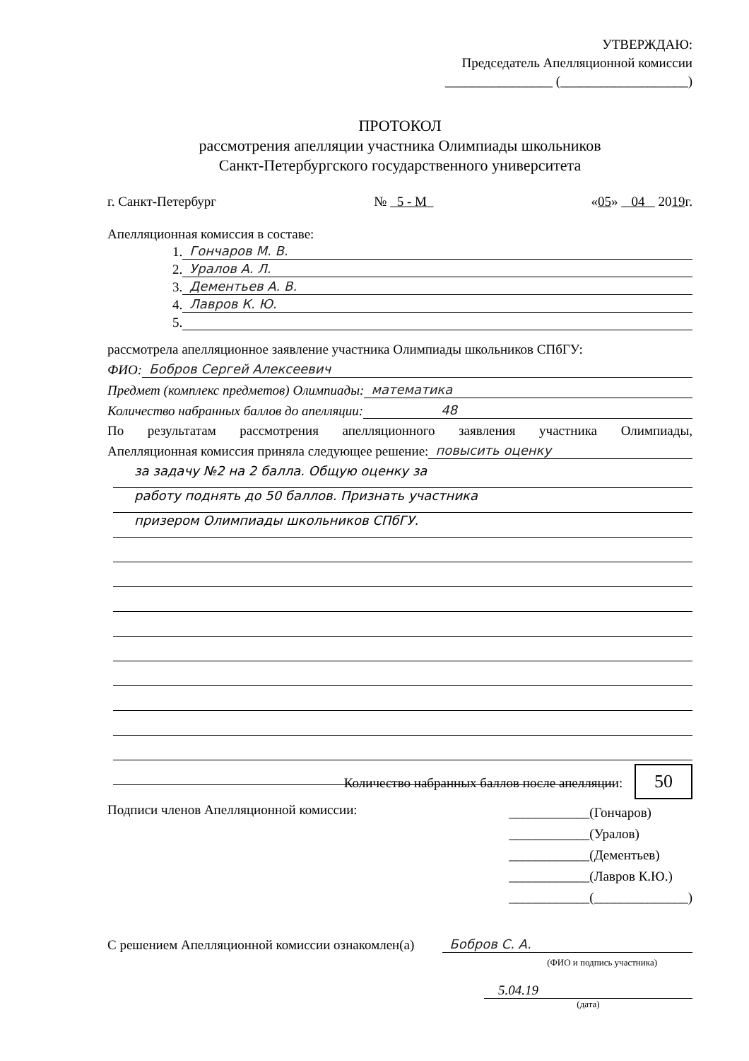УТВЕРЖДАЮ:
Председатель Апелляционной комиссии
________________ (___________________)
ПРОТОКОЛ
рассмотрения апелляции участника Олимпиады школьников
Санкт-Петербургского государственного университета
г. Санкт-Петербург № 5 - М «05» 04 2019г.
Апелляционная комиссия в составе:
1. Гончаров М. В.
2. Уралов А. Л.
3. Дементьев А. В.
4. Лавров К. Ю.
5.
рассмотрела апелляционное заявление участника Олимпиады школьников СПбГУ:
ФИО: Бобров Сергей Алексеевич
Предмет (комплекс предметов) Олимпиады: математика
Количество набранных баллов до апелляции: 48
По результатам рассмотрения апелляционного заявления участника Олимпиады,
Апелляционная комиссия приняла следующее решение: повысить оценку
за задачу №2 на 2 балла. Общую оценку за
работу поднять до 50 баллов. Признать участника
призером Олимпиады школьников СПбГУ.
Количество набранных баллов после апелляции: 50
Подписи членов Апелляционной комиссии: ____________(Гончаров)
____________(Уралов)
____________(Дементьев)
____________(Лавров К.Ю.)
____________(______________)
С решением Апелляционной комиссии ознакомлен(а) Бобров С. А.
(ФИО и подпись участника)
5.04.19
(дата)